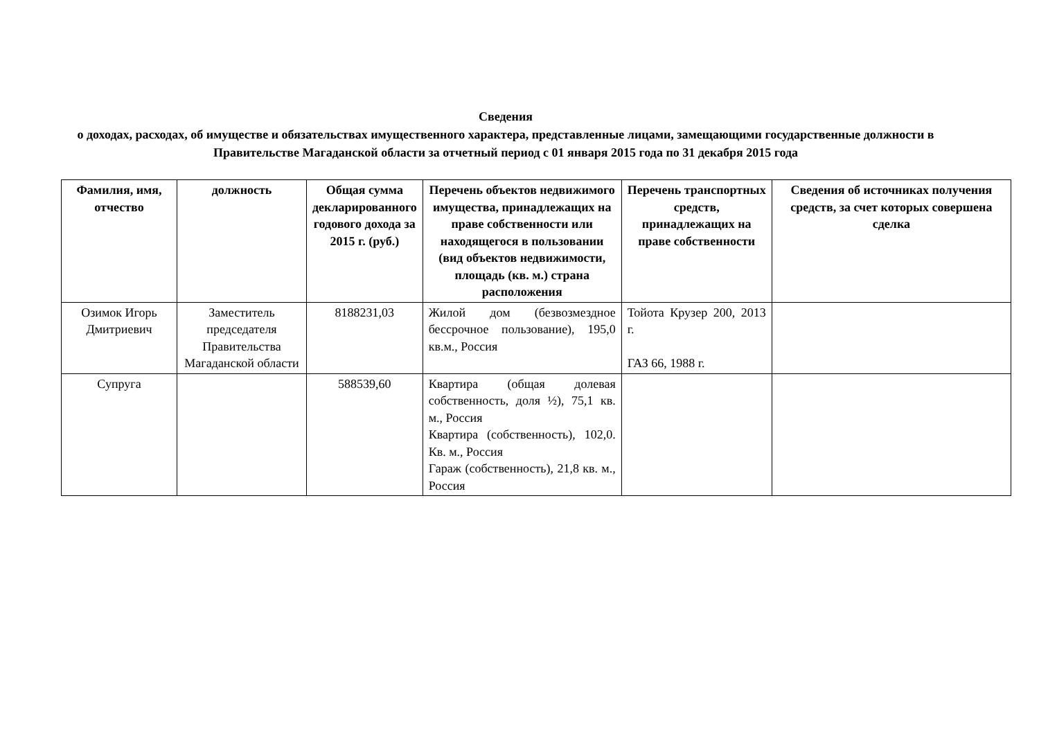Сведения
о доходах, расходах, об имуществе и обязательствах имущественного характера, представленные лицами, замещающими государственные должности в Правительстве Магаданской области за отчетный период с 01 января 2015 года по 31 декабря 2015 года
| Фамилия, имя, отчество | должность | Общая сумма декларированного годового дохода за 2015 г. (руб.) | Перечень объектов недвижимого имущества, принадлежащих на праве собственности или находящегося в пользовании (вид объектов недвижимости, площадь (кв. м.) страна расположения | Перечень транспортных средств, принадлежащих на праве собственности | Сведения об источниках получения средств, за счет которых совершена сделка |
| --- | --- | --- | --- | --- | --- |
| Озимок Игорь Дмитриевич | Заместитель председателя Правительства Магаданской области | 8188231,03 | Жилой дом (безвозмездное бессрочное пользование), 195,0 кв.м., Россия | Тойота Крузер 200, 2013 г. ГАЗ 66, 1988 г. | |
| Супруга | | 588539,60 | Квартира (общая долевая собственность, доля ½), 75,1 кв. м., Россия Квартира (собственность), 102,0. Кв. м., Россия Гараж (собственность), 21,8 кв. м., Россия | | |